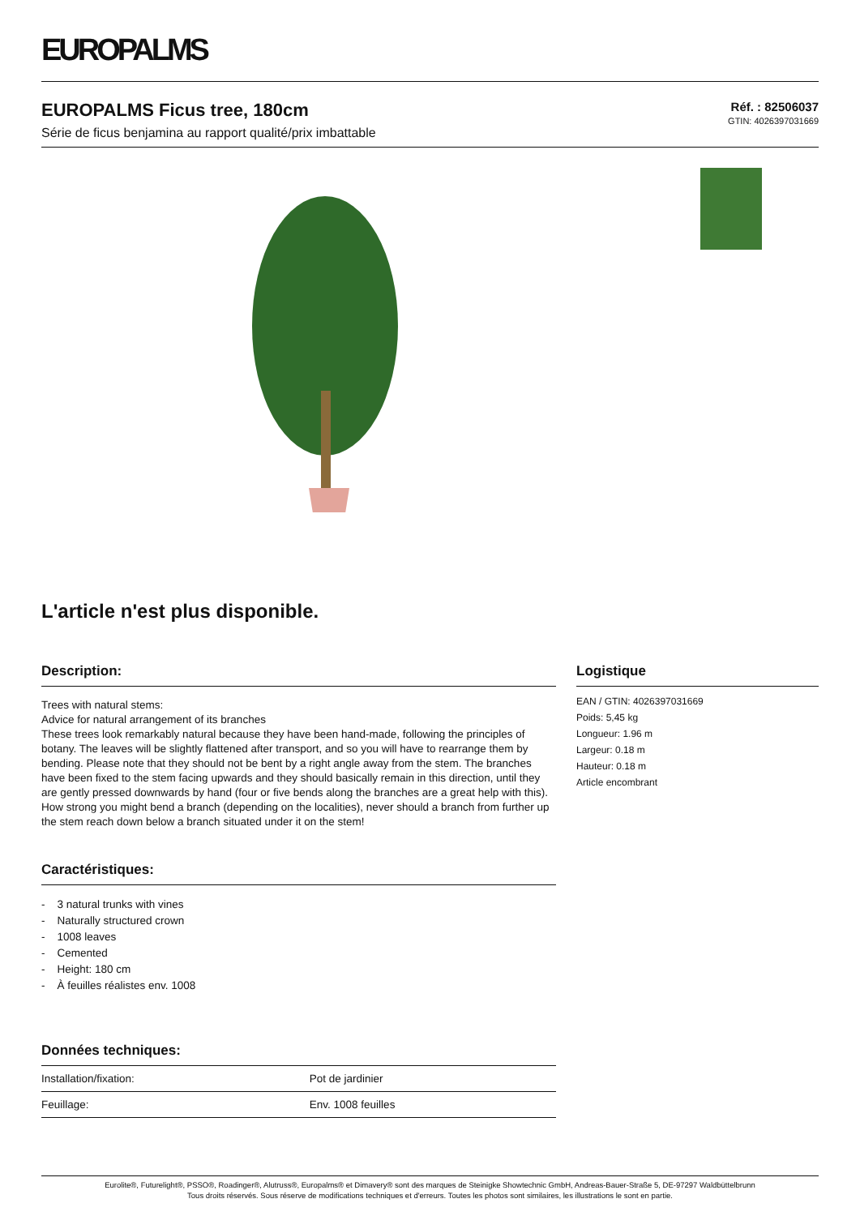EUROPALMS
EUROPALMS Ficus tree, 180cm
Série de ficus benjamina au rapport qualité/prix imbattable
Réf. : 82506037
GTIN: 4026397031669
L'article n'est plus disponible.
Description:
Trees with natural stems:
Advice for natural arrangement of its branches
These trees look remarkably natural because they have been hand-made, following the principles of botany. The leaves will be slightly flattened after transport, and so you will have to rearrange them by bending. Please note that they should not be bent by a right angle away from the stem. The branches have been fixed to the stem facing upwards and they should basically remain in this direction, until they are gently pressed downwards by hand (four or five bends along the branches are a great help with this). How strong you might bend a branch (depending on the localities), never should a branch from further up the stem reach down below a branch situated under it on the stem!
Caractéristiques:
- 3 natural trunks with vines
- Naturally structured crown
- 1008 leaves
- Cemented
- Height: 180 cm
- À feuilles réalistes env. 1008
Données techniques:
| Installation/fixation: | Pot de jardinier |
| Feuillage: | Env. 1008 feuilles |
Logistique
EAN / GTIN: 4026397031669
Poids: 5,45 kg
Longueur: 1.96 m
Largeur: 0.18 m
Hauteur: 0.18 m
Article encombrant
Eurolite®, Futurelight®, PSSO®, Roadinger®, Alutruss®, Europalms® et Dimavery® sont des marques de Steinigke Showtechnic GmbH, Andreas-Bauer-Straße 5, DE-97297 Waldbüttelbrunn
Tous droits réservés. Sous réserve de modifications techniques et d'erreurs. Toutes les photos sont similaires, les illustrations le sont en partie.